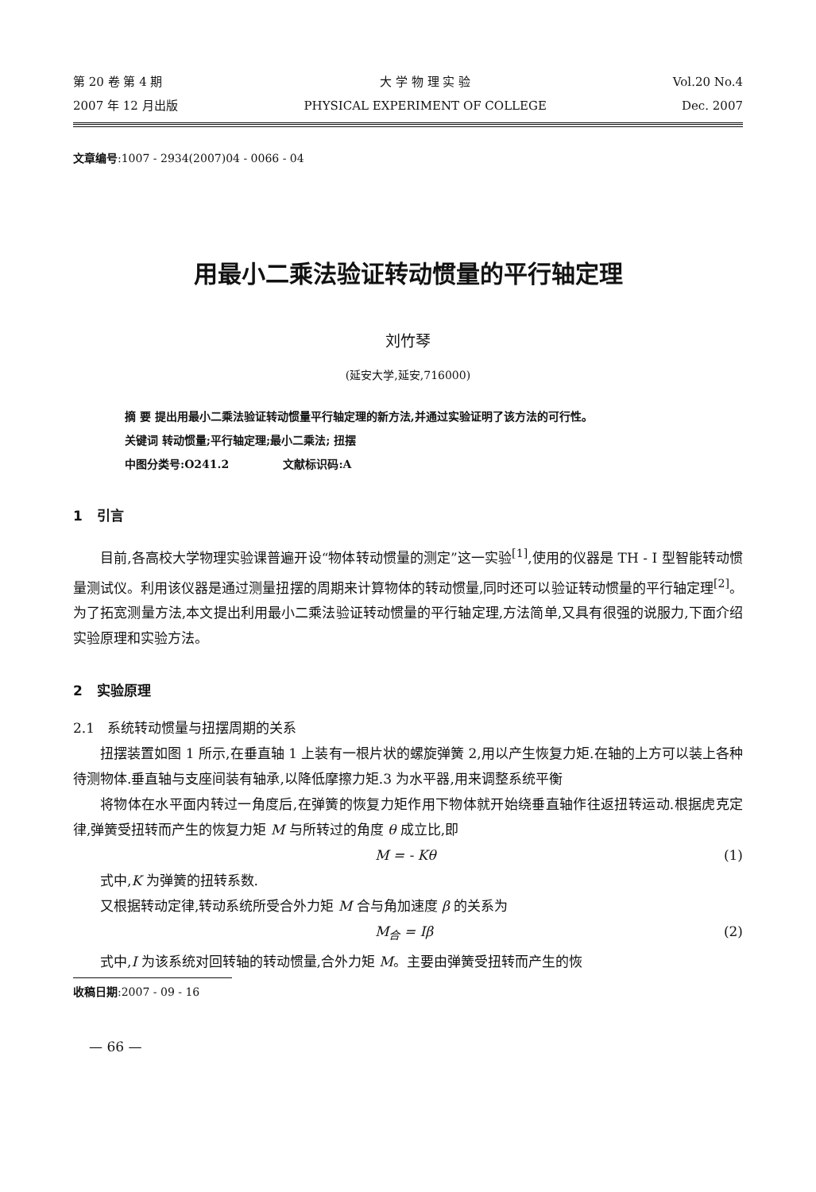第 20 卷 第 4 期
2007 年 12 月出版
大 学 物 理 实 验
PHYSICAL EXPERIMENT OF COLLEGE
Vol.20 No.4
Dec. 2007
文章编号:1007 - 2934(2007)04 - 0066 - 04
用最小二乘法验证转动惯量的平行轴定理
刘竹琴
(延安大学,延安,716000)
摘 要 提出用最小二乘法验证转动惯量平行轴定理的新方法,并通过实验证明了该方法的可行性。
关键词 转动惯量;平行轴定理;最小二乘法; 扭摆
中图分类号:O241.2 文献标识码:A
1 引言
目前,各高校大学物理实验课普遍开设“物体转动惯量的测定”这一实验<sup>[1]</sup>,使用的仪器是 TH - I 型智能转动惯量测试仪。利用该仪器是通过测量扭摆的周期来计算物体的转动惯量,同时还可以验证转动惯量的平行轴定理<sup>[2]</sup>。为了拓宽测量方法,本文提出利用最小二乘法验证转动惯量的平行轴定理,方法简单,又具有很强的说服力,下面介绍实验原理和实验方法。
2 实验原理
2.1 系统转动惯量与扭摆周期的关系
扭摆装置如图 1 所示,在垂直轴 1 上装有一根片状的螺旋弹簧 2,用以产生恢复力矩.在轴的上方可以装上各种待测物体.垂直轴与支座间装有轴承,以降低摩擦力矩.3 为水平器,用来调整系统平衡
将物体在水平面内转过一角度后,在弹簧的恢复力矩作用下物体就开始绕垂直轴作往返扭转运动.根据虎克定律,弹簧受扭转而产生的恢复力矩 M 与所转过的角度 θ 成立比,即
M = - Kθ (1)
式中,K 为弹簧的扭转系数.
又根据转动定律,转动系统所受合外力矩 M 合与角加速度 β 的关系为
M<sub>合</sub> = Iβ (2)
式中,I 为该系统对回转轴的转动惯量,合外力矩 M。主要由弹簧受扭转而产生的恢
收稿日期:2007 - 09 - 16
— 66 —